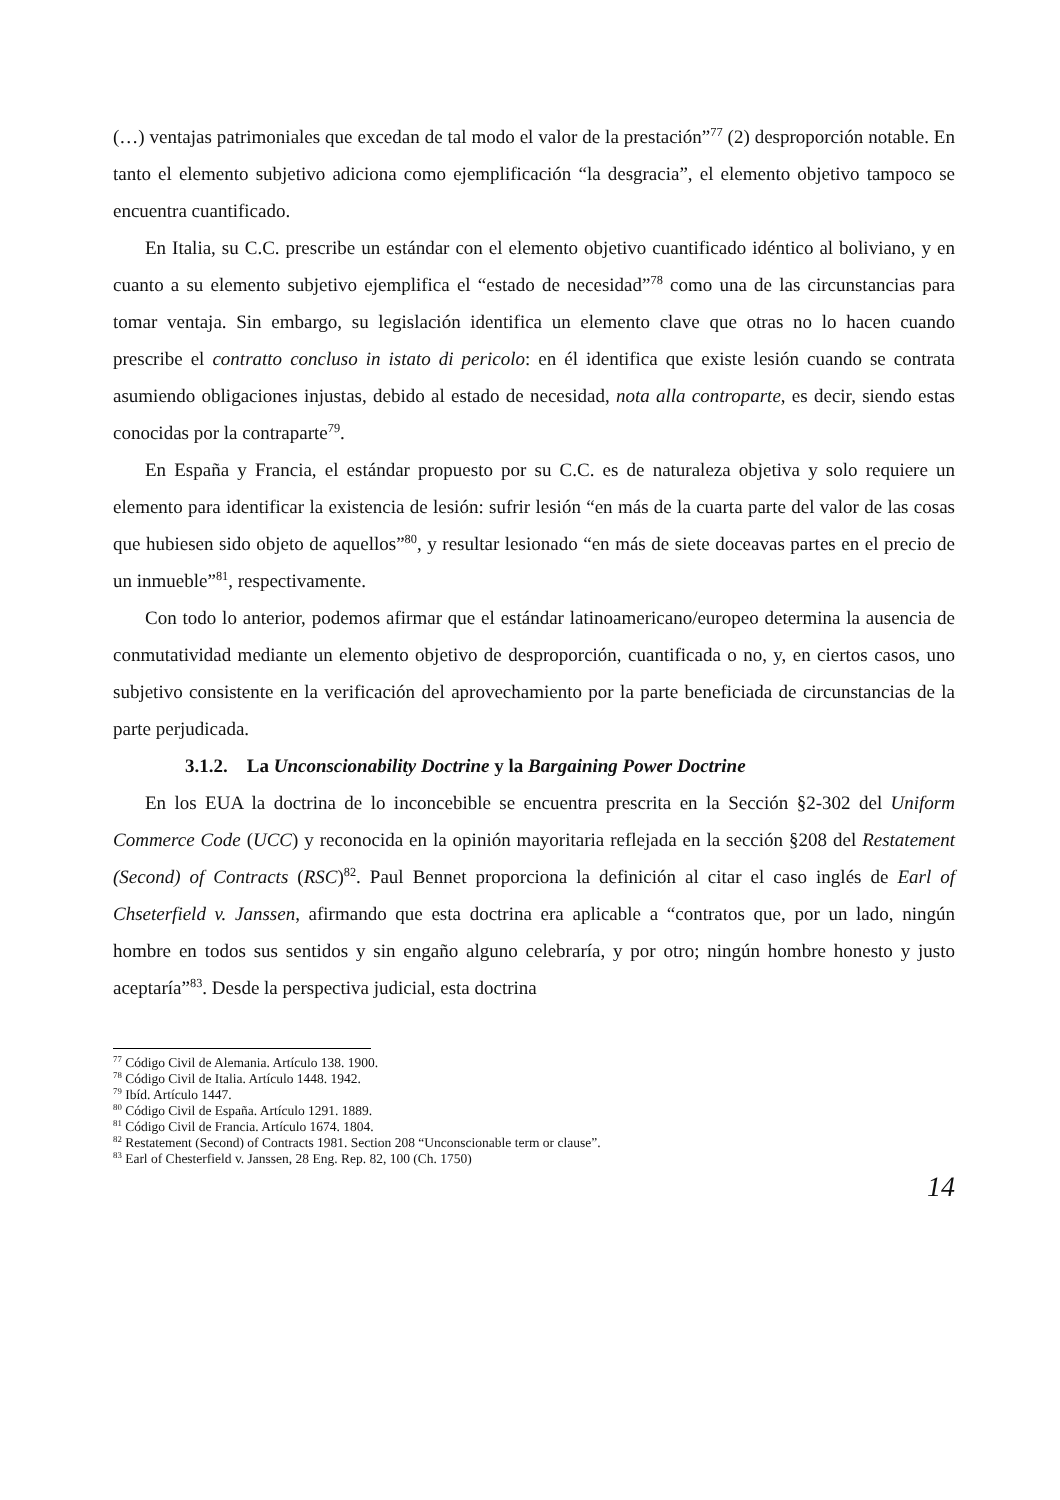(…) ventajas patrimoniales que excedan de tal modo el valor de la prestación”<sup>77</sup> (2) desproporción notable. En tanto el elemento subjetivo adiciona como ejemplificación “la desgracia”, el elemento objetivo tampoco se encuentra cuantificado.
En Italia, su C.C. prescribe un estándar con el elemento objetivo cuantificado idéntico al boliviano, y en cuanto a su elemento subjetivo ejemplifica el “estado de necesidad”<sup>78</sup> como una de las circunstancias para tomar ventaja. Sin embargo, su legislación identifica un elemento clave que otras no lo hacen cuando prescribe el contratto concluso in istato di pericolo: en él identifica que existe lesión cuando se contrata asumiendo obligaciones injustas, debido al estado de necesidad, nota alla controparte, es decir, siendo estas conocidas por la contraparte<sup>79</sup>.
En España y Francia, el estándar propuesto por su C.C. es de naturaleza objetiva y solo requiere un elemento para identificar la existencia de lesión: sufrir lesión “en más de la cuarta parte del valor de las cosas que hubiesen sido objeto de aquellos”<sup>80</sup>, y resultar lesionado “en más de siete doceavas partes en el precio de un inmueble”<sup>81</sup>, respectivamente.
Con todo lo anterior, podemos afirmar que el estándar latinoamericano/europeo determina la ausencia de conmutatividad mediante un elemento objetivo de desproporción, cuantificada o no, y, en ciertos casos, uno subjetivo consistente en la verificación del aprovechamiento por la parte beneficiada de circunstancias de la parte perjudicada.
3.1.2. La Unconscionability Doctrine y la Bargaining Power Doctrine
En los EUA la doctrina de lo inconcebible se encuentra prescrita en la Sección §2-302 del Uniform Commerce Code (UCC) y reconocida en la opinión mayoritaria reflejada en la sección §208 del Restatement (Second) of Contracts (RSC)<sup>82</sup>. Paul Bennet proporciona la definición al citar el caso inglés de Earl of Chseterfield v. Janssen, afirmando que esta doctrina era aplicable a “contratos que, por un lado, ningún hombre en todos sus sentidos y sin engaño alguno celebraría, y por otro; ningún hombre honesto y justo aceptaría”<sup>83</sup>. Desde la perspectiva judicial, esta doctrina
<sup>77</sup> Código Civil de Alemania. Artículo 138. 1900.
<sup>78</sup> Código Civil de Italia. Artículo 1448. 1942.
<sup>79</sup> Ibíd. Artículo 1447.
<sup>80</sup> Código Civil de España. Artículo 1291. 1889.
<sup>81</sup> Código Civil de Francia. Artículo 1674. 1804.
<sup>82</sup> Restatement (Second) of Contracts 1981. Section 208 “Unconscionable term or clause”.
<sup>83</sup> Earl of Chesterfield v. Janssen, 28 Eng. Rep. 82, 100 (Ch. 1750)
14